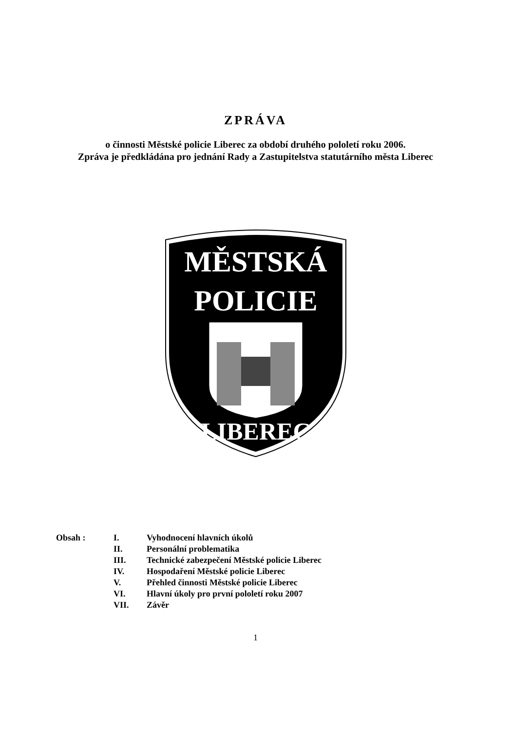ZPRÁVA
o činnosti Městské policie Liberec za období druhého pololetí roku 2006.
Zpráva je předkládána pro jednání Rady a Zastupitelstva statutárního města Liberec
MĚSTSKÁ
POLICIE
LIBEREC
Obsah :
| I. | Vyhodnocení hlavních úkolů |
| II. | Personální problematika |
| III. | Technické zabezpečení Městské policie Liberec |
| IV. | Hospodaření Městské policie Liberec |
| V. | Přehled činnosti Městské policie Liberec |
| VI. | Hlavní úkoly pro první pololetí roku 2007 |
| VII. | Závěr |
1